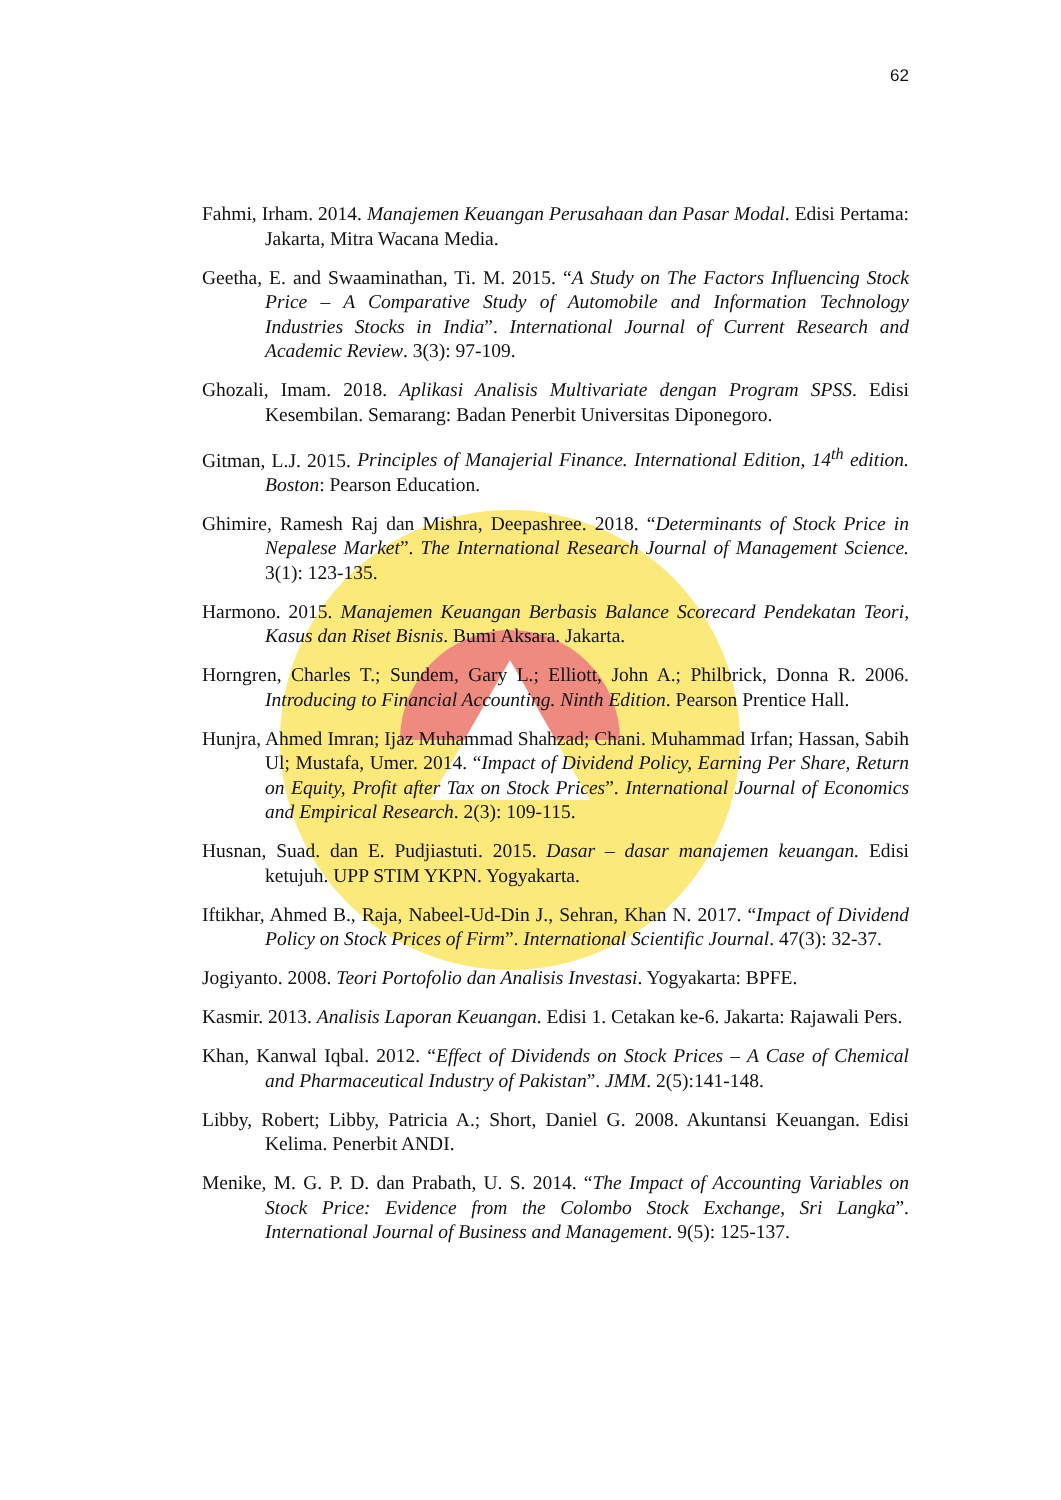62
Fahmi, Irham. 2014. Manajemen Keuangan Perusahaan dan Pasar Modal. Edisi Pertama: Jakarta, Mitra Wacana Media.
Geetha, E. and Swaaminathan, Ti. M. 2015. “A Study on The Factors Influencing Stock Price – A Comparative Study of Automobile and Information Technology Industries Stocks in India”. International Journal of Current Research and Academic Review. 3(3): 97-109.
Ghozali, Imam. 2018. Aplikasi Analisis Multivariate dengan Program SPSS. Edisi Kesembilan. Semarang: Badan Penerbit Universitas Diponegoro.
Gitman, L.J. 2015. Principles of Manajerial Finance. International Edition, 14<sup>th</sup> edition. Boston: Pearson Education.
Ghimire, Ramesh Raj dan Mishra, Deepashree. 2018. “Determinants of Stock Price in Nepalese Market”. The International Research Journal of Management Science. 3(1): 123-135.
Harmono. 2015. Manajemen Keuangan Berbasis Balance Scorecard Pendekatan Teori, Kasus dan Riset Bisnis. Bumi Aksara. Jakarta.
Horngren, Charles T.; Sundem, Gary L.; Elliott, John A.; Philbrick, Donna R. 2006. Introducing to Financial Accounting. Ninth Edition. Pearson Prentice Hall.
Hunjra, Ahmed Imran; Ijaz Muhammad Shahzad; Chani. Muhammad Irfan; Hassan, Sabih Ul; Mustafa, Umer. 2014. “Impact of Dividend Policy, Earning Per Share, Return on Equity, Profit after Tax on Stock Prices”. International Journal of Economics and Empirical Research. 2(3): 109-115.
Husnan, Suad. dan E. Pudjiastuti. 2015. Dasar – dasar manajemen keuangan. Edisi ketujuh. UPP STIM YKPN. Yogyakarta.
Iftikhar, Ahmed B., Raja, Nabeel-Ud-Din J., Sehran, Khan N. 2017. “Impact of Dividend Policy on Stock Prices of Firm”. International Scientific Journal. 47(3): 32-37.
Jogiyanto. 2008. Teori Portofolio dan Analisis Investasi. Yogyakarta: BPFE.
Kasmir. 2013. Analisis Laporan Keuangan. Edisi 1. Cetakan ke-6. Jakarta: Rajawali Pers.
Khan, Kanwal Iqbal. 2012. “Effect of Dividends on Stock Prices – A Case of Chemical and Pharmaceutical Industry of Pakistan”. JMM. 2(5):141-148.
Libby, Robert; Libby, Patricia A.; Short, Daniel G. 2008. Akuntansi Keuangan. Edisi Kelima. Penerbit ANDI.
Menike, M. G. P. D. dan Prabath, U. S. 2014. “The Impact of Accounting Variables on Stock Price: Evidence from the Colombo Stock Exchange, Sri Langka”. International Journal of Business and Management. 9(5): 125-137.